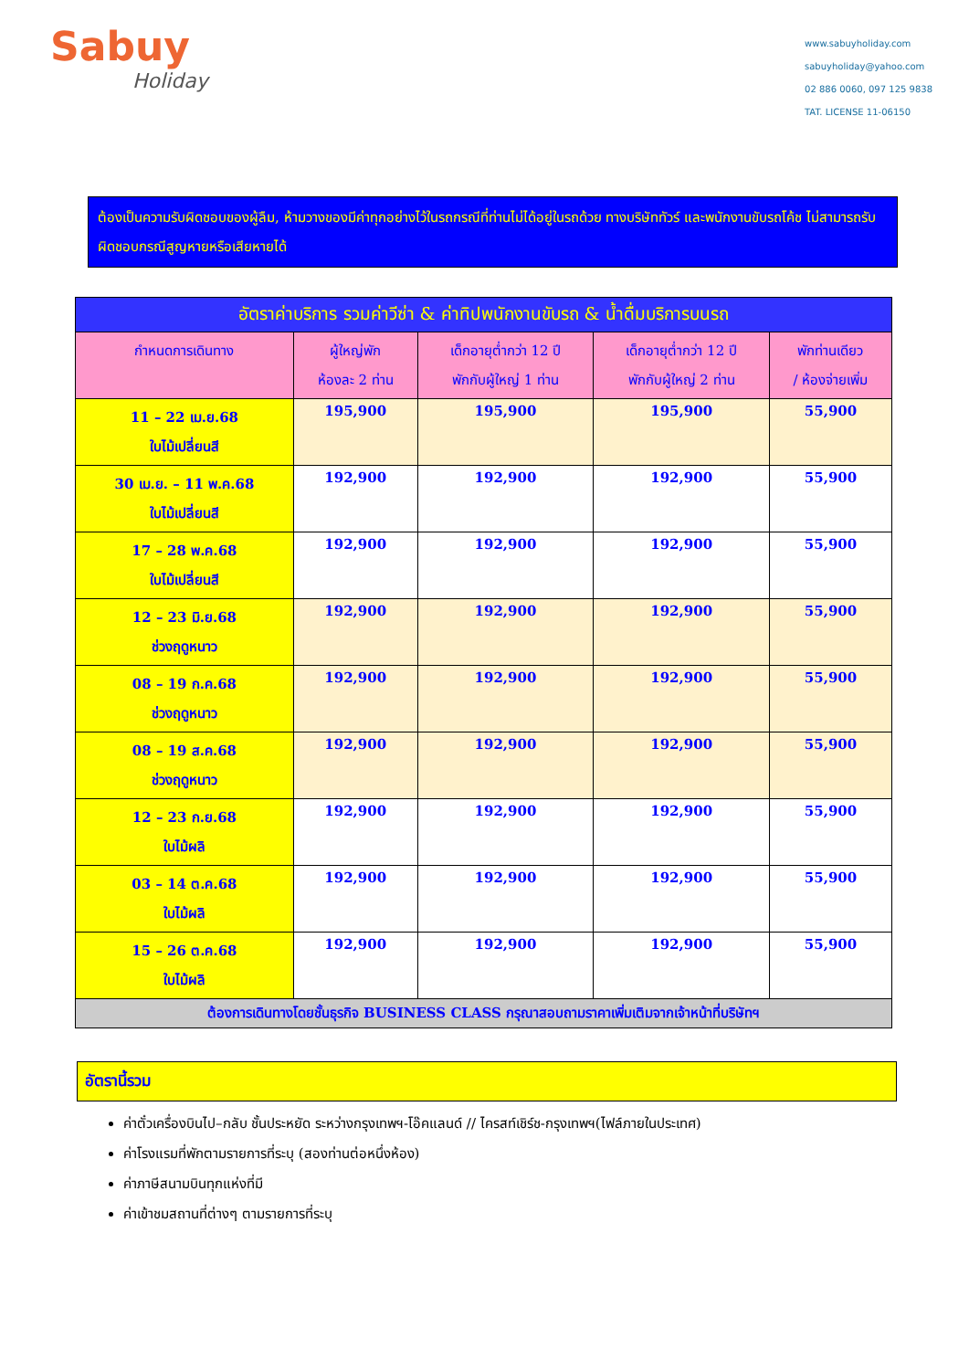Sabuy
Holiday
www.sabuyholiday.com
sabuyholiday@yahoo.com
02 886 0060, 097 125 9838
TAT. LICENSE 11-06150
ต้องเป็นความรับผิดชอบของผู้ลืม, ห้ามวางของมีค่าทุกอย่างไว้ในรถกรณีที่ท่านไม่ได้อยู่ในรถด้วย ทางบริษัททัวร์ และพนักงานขับรถโค้ช ไม่สามารถรับผิดชอบกรณีสูญหายหรือเสียหายได้
| อัตราค่าบริการ รวมค่าวีซ่า & ค่าทิปพนักงานขับรถ & น้ำดื่มบริการบนรถ | | | | |
| --- | --- | --- | --- | --- |
| กำหนดการเดินทาง | ผู้ใหญ่พัก ห้องละ 2 ท่าน | เด็กอายุต่ำกว่า 12 ปี พักกับผู้ใหญ่ 1 ท่าน | เด็กอายุต่ำกว่า 12 ปี พักกับผู้ใหญ่ 2 ท่าน | พักท่านเดียว / ห้องจ่ายเพิ่ม |
| 11 – 22 เม.ย.68 ใบไม้เปลี่ยนสี | 195,900 | 195,900 | 195,900 | 55,900 |
| 30 เม.ย. – 11 พ.ค.68 ใบไม้เปลี่ยนสี | 192,900 | 192,900 | 192,900 | 55,900 |
| 17 – 28 พ.ค.68 ใบไม้เปลี่ยนสี | 192,900 | 192,900 | 192,900 | 55,900 |
| 12 – 23 มิ.ย.68 ช่วงฤดูหนาว | 192,900 | 192,900 | 192,900 | 55,900 |
| 08 – 19 ก.ค.68 ช่วงฤดูหนาว | 192,900 | 192,900 | 192,900 | 55,900 |
| 08 – 19 ส.ค.68 ช่วงฤดูหนาว | 192,900 | 192,900 | 192,900 | 55,900 |
| 12 – 23 ก.ย.68 ใบไม้ผลิ | 192,900 | 192,900 | 192,900 | 55,900 |
| 03 – 14 ต.ค.68 ใบไม้ผลิ | 192,900 | 192,900 | 192,900 | 55,900 |
| 15 – 26 ต.ค.68 ใบไม้ผลิ | 192,900 | 192,900 | 192,900 | 55,900 |
| ต้องการเดินทางโดยชั้นธุรกิจ BUSINESS CLASS กรุณาสอบถามราคาเพิ่มเติมจากเจ้าหน้าที่บริษัทฯ | | | | |
อัตรานี้รวม
ค่าตั๋วเครื่องบินไป–กลับ ชั้นประหยัด ระหว่างกรุงเทพฯ-โอ๊คแลนด์ // ไครสท์เชิร์ช-กรุงเทพฯ(ไฟล์ภายในประเทศ)
ค่าโรงแรมที่พักตามรายการที่ระบุ (สองท่านต่อหนึ่งห้อง)
ค่าภาษีสนามบินทุกแห่งที่มี
ค่าเข้าชมสถานที่ต่างๆ ตามรายการที่ระบุ